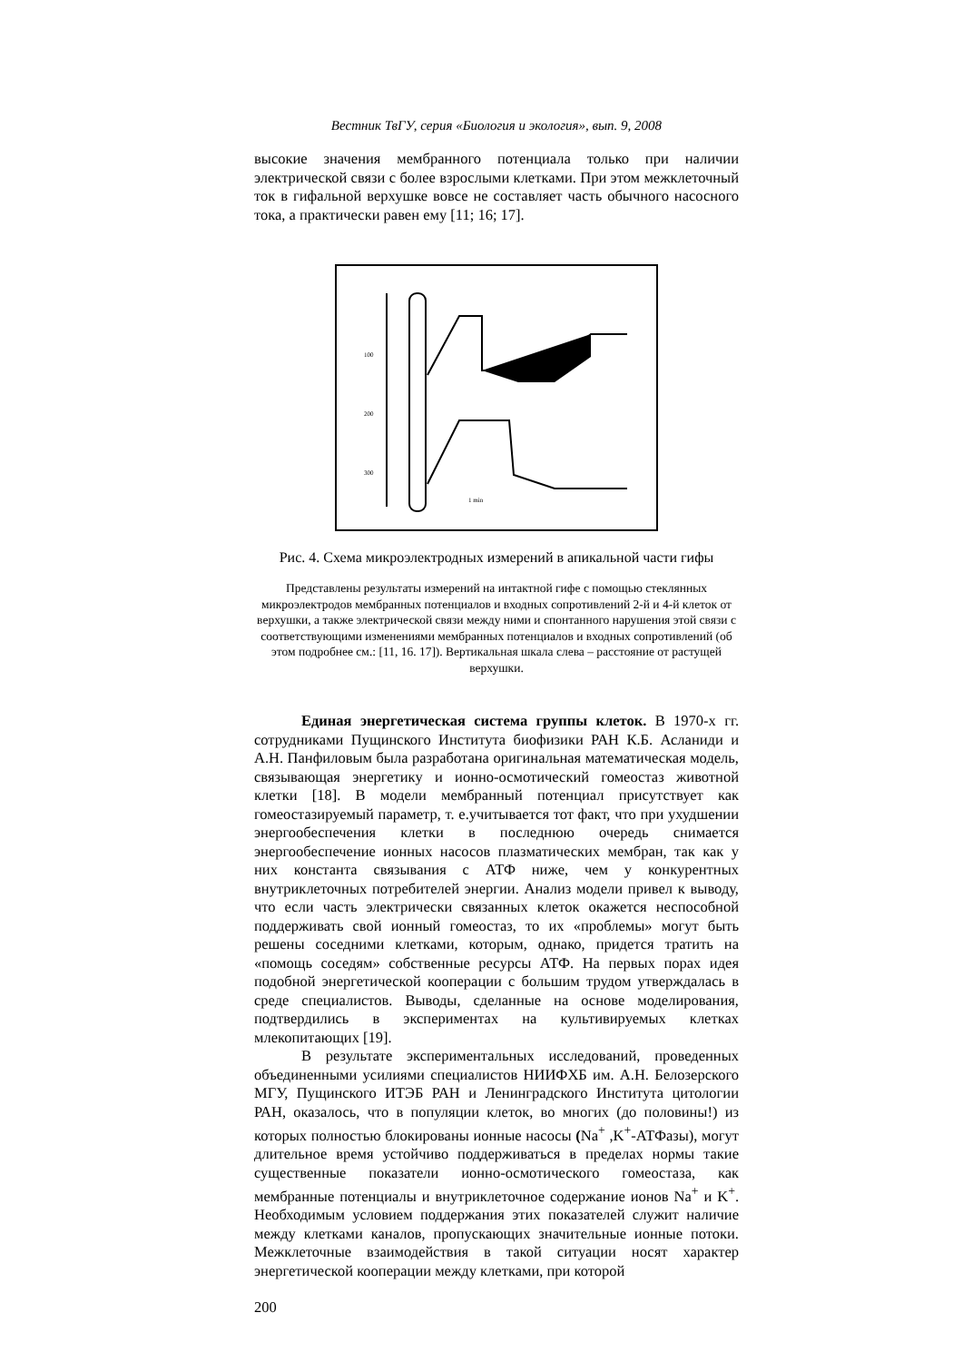Вестник ТвГУ, серия «Биология и экология», вып. 9, 2008
высокие значения мембранного потенциала только при наличии электрической связи с более взрослыми клетками. При этом межклеточный ток в гифальной верхушке вовсе не составляет часть обычного насосного тока, а практически равен ему [11; 16; 17].
100
200
300
1 min
Рис. 4. Схема микроэлектродных измерений в апикальной части гифы
Представлены результаты измерений на интактной гифе с помощью стеклянных микроэлектродов мембранных потенциалов и входных сопротивлений 2-й и 4-й клеток от верхушки, а также электрической связи между ними и спонтанного нарушения этой связи с соответствующими изменениями мембранных потенциалов и входных сопротивлений (об этом подробнее см.: [11, 16. 17]). Вертикальная шкала слева – расстояние от растущей верхушки.
Единая энергетическая система группы клеток. В 1970-х гг. сотрудниками Пущинского Института биофизики РАН К.Б. Асланиди и А.Н. Панфиловым была разработана оригинальная математическая модель, связывающая энергетику и ионно-осмотический гомеостаз животной клетки [18]. В модели мембранный потенциал присутствует как гомеостазируемый параметр, т. е.учитывается тот факт, что при ухудшении энергообеспечения клетки в последнюю очередь снимается энергообеспечение ионных насосов плазматических мембран, так как у них константа связывания с АТФ ниже, чем у конкурентных внутриклеточных потребителей энергии. Анализ модели привел к выводу, что если часть электрически связанных клеток окажется неспособной поддерживать свой ионный гомеостаз, то их «проблемы» могут быть решены соседними клетками, которым, однако, придется тратить на «помощь соседям» собственные ресурсы АТФ. На первых порах идея подобной энергетической кооперации с большим трудом утверждалась в среде специалистов. Выводы, сделанные на основе моделирования, подтвердились в экспериментах на культивируемых клетках млекопитающих [19].
В результате экспериментальных исследований, проведенных объединенными усилиями специалистов НИИФХБ им. А.Н. Белозерского МГУ, Пущинского ИТЭБ РАН и Ленинградского Института цитологии РАН, оказалось, что в популяции клеток, во многих (до половины!) из которых полностью блокированы ионные насосы (Na<sup>+</sup> ,K<sup>+</sup>-АТФазы), могут длительное время устойчиво поддерживаться в пределах нормы такие существенные показатели ионно-осмотического гомеостаза, как мембранные потенциалы и внутриклеточное содержание ионов Na<sup>+</sup> и K<sup>+</sup>. Необходимым условием поддержания этих показателей служит наличие между клетками каналов, пропускающих значительные ионные потоки. Межклеточные взаимодействия в такой ситуации носят характер энергетической кооперации между клетками, при которой
200